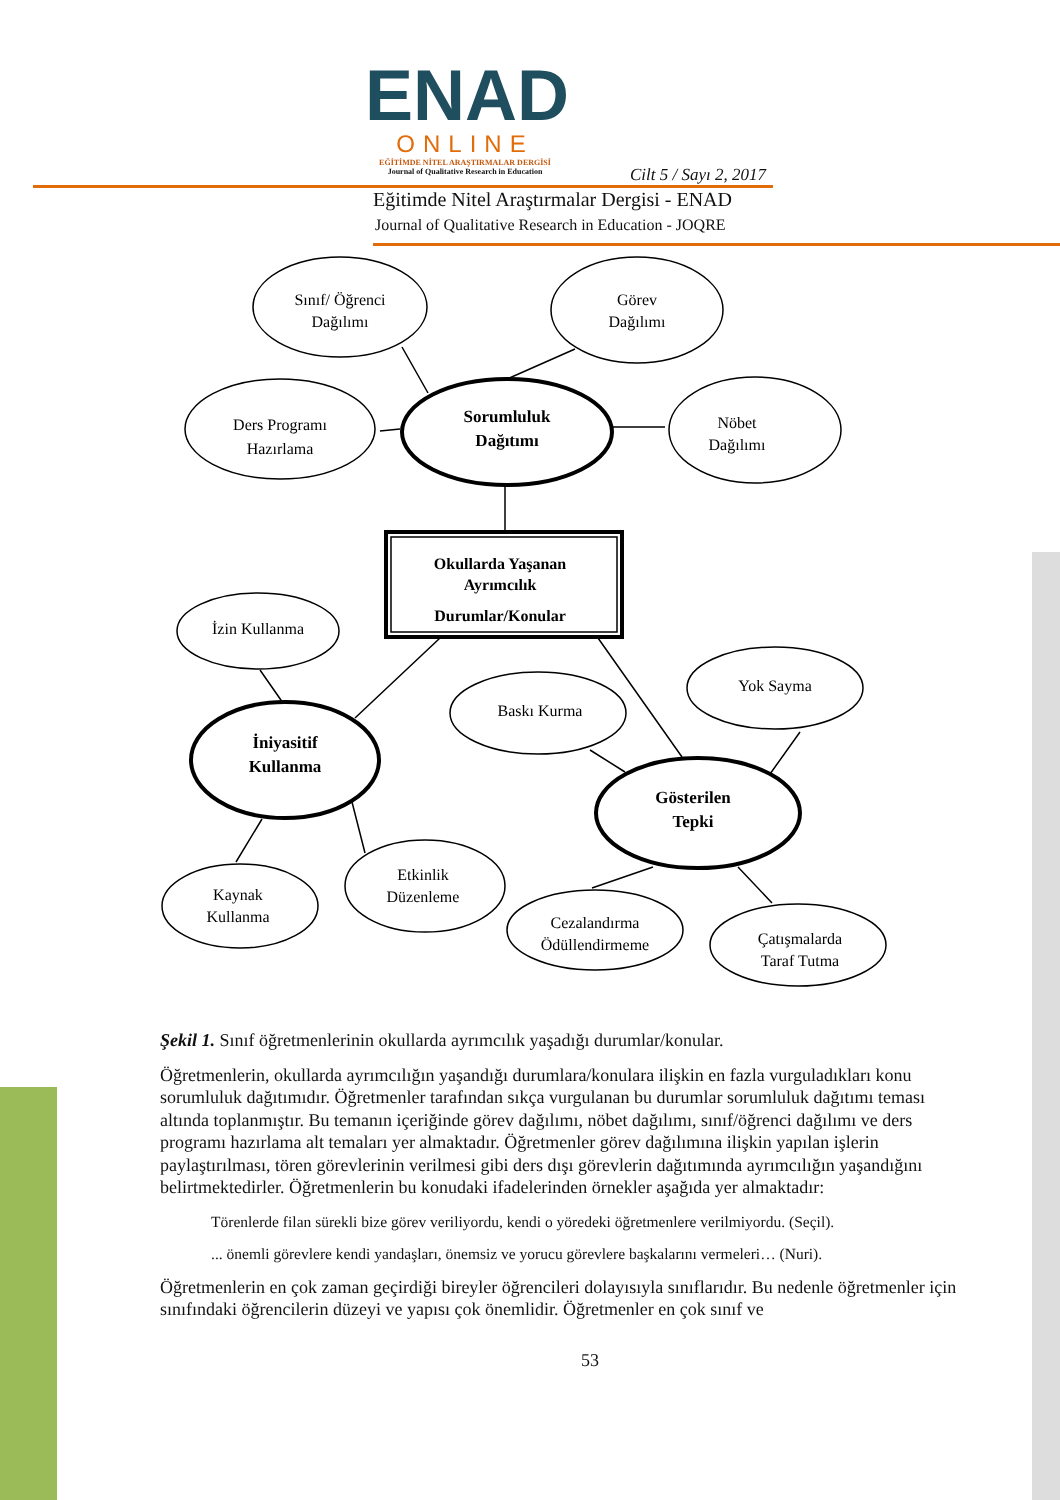ENAD
ONLINE
EĞİTİMDE NİTEL ARAŞTIRMALAR DERGİSİ
Journal of Qualitative Research in Education
Cilt 5 / Sayı 2, 2017
Eğitimde Nitel Araştırmalar Dergisi - ENAD
Journal of Qualitative Research in Education - JOQRE
Sınıf/ Öğrenci
Dağılımı
Görev
Dağılımı
Ders Programı
Hazırlama
Nöbet
Dağılımı
Sorumluluk
Dağıtımı
Okullarda Yaşanan
Ayrımcılık
Durumlar/Konular
İzin Kullanma
Baskı Kurma
Yok Sayma
İniyasitif
Kullanma
Gösterilen
Tepki
Kaynak
Kullanma
Etkinlik
Düzenleme
Cezalandırma
Ödüllendirmeme
Çatışmalarda
Taraf Tutma
Şekil 1. Sınıf öğretmenlerinin okullarda ayrımcılık yaşadığı durumlar/konular.
Öğretmenlerin, okullarda ayrımcılığın yaşandığı durumlara/konulara ilişkin en fazla vurguladıkları konu sorumluluk dağıtımıdır. Öğretmenler tarafından sıkça vurgulanan bu durumlar sorumluluk dağıtımı teması altında toplanmıştır. Bu temanın içeriğinde görev dağılımı, nöbet dağılımı, sınıf/öğrenci dağılımı ve ders programı hazırlama alt temaları yer almaktadır. Öğretmenler görev dağılımına ilişkin yapılan işlerin paylaştırılması, tören görevlerinin verilmesi gibi ders dışı görevlerin dağıtımında ayrımcılığın yaşandığını belirtmektedirler. Öğretmenlerin bu konudaki ifadelerinden örnekler aşağıda yer almaktadır:
Törenlerde filan sürekli bize görev veriliyordu, kendi o yöredeki öğretmenlere verilmiyordu. (Seçil).
... önemli görevlere kendi yandaşları, önemsiz ve yorucu görevlere başkalarını vermeleri… (Nuri).
Öğretmenlerin en çok zaman geçirdiği bireyler öğrencileri dolayısıyla sınıflarıdır. Bu nedenle öğretmenler için sınıfındaki öğrencilerin düzeyi ve yapısı çok önemlidir. Öğretmenler en çok sınıf ve
53